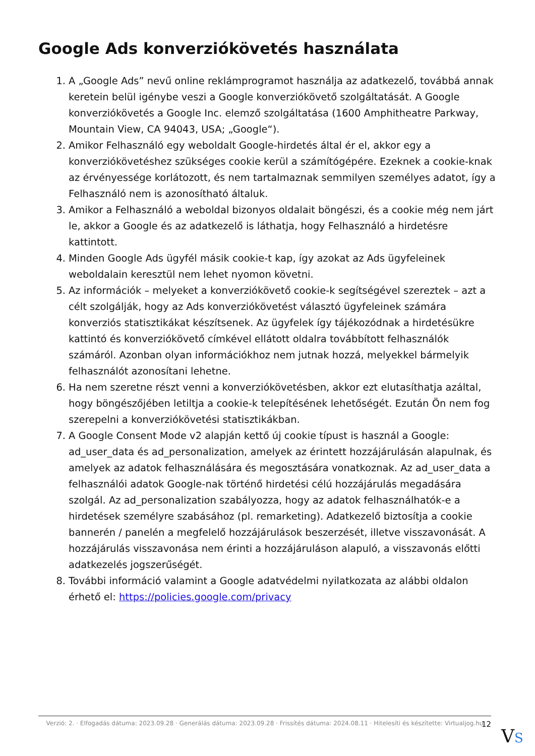Google Ads konverziókövetés használata
1. A „Google Ads” nevű online reklámprogramot használja az adatkezelő, továbbá annak keretein belül igénybe veszi a Google konverziókövető szolgáltatását. A Google konverziókövetés a Google Inc. elemző szolgáltatása (1600 Amphitheatre Parkway, Mountain View, CA 94043, USA; „Google“).
2. Amikor Felhasználó egy weboldalt Google-hirdetés által ér el, akkor egy a konverziókövetéshez szükséges cookie kerül a számítógépére. Ezeknek a cookie-knak az érvényessége korlátozott, és nem tartalmaznak semmilyen személyes adatot, így a Felhasználó nem is azonosítható általuk.
3. Amikor a Felhasználó a weboldal bizonyos oldalait böngészi, és a cookie még nem járt le, akkor a Google és az adatkezelő is láthatja, hogy Felhasználó a hirdetésre kattintott.
4. Minden Google Ads ügyfél másik cookie-t kap, így azokat az Ads ügyfeleinek weboldalain keresztül nem lehet nyomon követni.
5. Az információk – melyeket a konverziókövető cookie-k segítségével szereztek – azt a célt szolgálják, hogy az Ads konverziókövetést választó ügyfeleinek számára konverziós statisztikákat készítsenek. Az ügyfelek így tájékozódnak a hirdetésükre kattintó és konverziókövető címkével ellátott oldalra továbbított felhasználók számáról. Azonban olyan információkhoz nem jutnak hozzá, melyekkel bármelyik felhasználót azonosítani lehetne.
6. Ha nem szeretne részt venni a konverziókövetésben, akkor ezt elutasíthatja azáltal, hogy böngészőjében letiltja a cookie-k telepítésének lehetőségét. Ezután Ön nem fog szerepelni a konverziókövetési statisztikákban.
7. A Google Consent Mode v2 alapján kettő új cookie típust is használ a Google: ad_user_data és ad_personalization, amelyek az érintett hozzájárulásán alapulnak, és amelyek az adatok felhasználására és megosztására vonatkoznak. Az ad_user_data a felhasználói adatok Google-nak történő hirdetési célú hozzájárulás megadására szolgál. Az ad_personalization szabályozza, hogy az adatok felhasználhatók-e a hirdetések személyre szabásához (pl. remarketing). Adatkezelő biztosítja a cookie bannerén / panelén a megfelelő hozzájárulások beszerzését, illetve visszavonását. A hozzájárulás visszavonása nem érinti a hozzájáruláson alapuló, a visszavonás előtti adatkezelés jogszerűségét.
8. További információ valamint a Google adatvédelmi nyilatkozata az alábbi oldalon érhető el: https://policies.google.com/privacy
Verzió: 2. · Elfogadás dátuma: 2023.09.28 · Generálás dátuma: 2023.09.28 · Frissítés dátuma: 2024.08.11 · Hitelesíti és készítette: Virtualjog.hu
12
VS